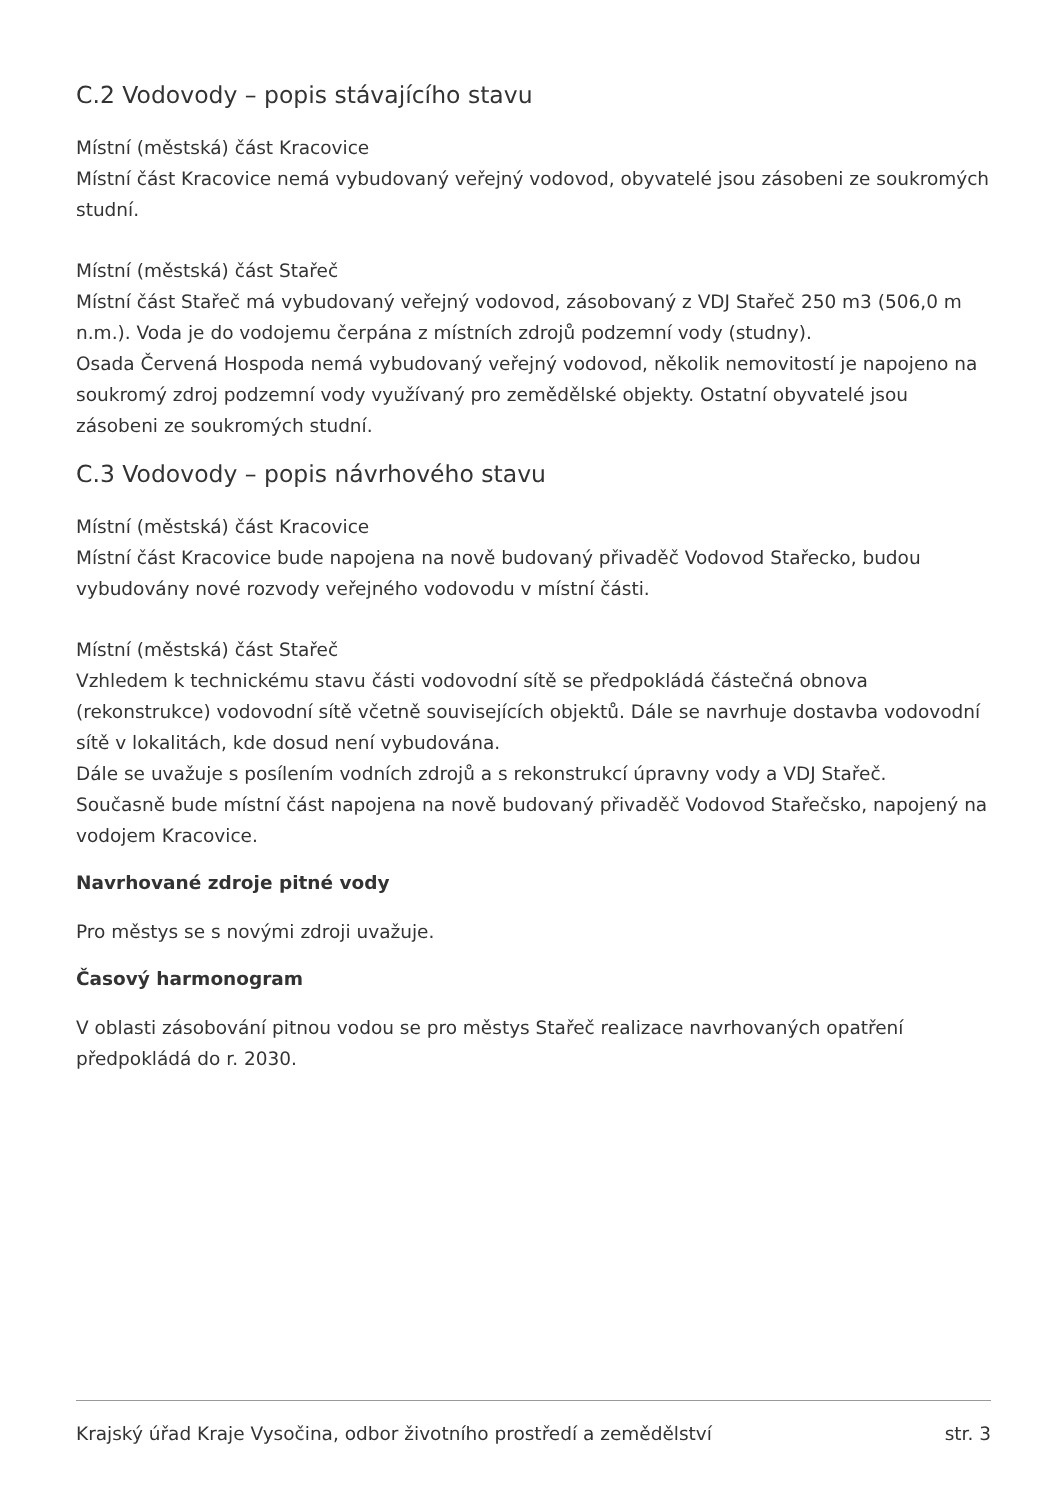C.2 Vodovody – popis stávajícího stavu
Místní (městská) část Kracovice
Místní část Kracovice nemá vybudovaný veřejný vodovod, obyvatelé jsou zásobeni ze soukromých studní.
Místní (městská) část Stařeč
Místní část Stařeč má vybudovaný veřejný vodovod, zásobovaný z VDJ Stařeč 250 m3 (506,0 m n.m.). Voda je do vodojemu čerpána z místních zdrojů podzemní vody (studny).
Osada Červená Hospoda nemá vybudovaný veřejný vodovod, několik nemovitostí je napojeno na soukromý zdroj podzemní vody využívaný pro zemědělské objekty. Ostatní obyvatelé jsou zásobeni ze soukromých studní.
C.3 Vodovody – popis návrhového stavu
Místní (městská) část Kracovice
Místní část Kracovice bude napojena na nově budovaný přivaděč Vodovod Stařecko, budou vybudovány nové rozvody veřejného vodovodu v místní části.
Místní (městská) část Stařeč
Vzhledem k technickému stavu části vodovodní sítě se předpokládá částečná obnova (rekonstrukce) vodovodní sítě včetně souvisejících objektů. Dále se navrhuje dostavba vodovodní sítě v lokalitách, kde dosud není vybudována.
Dále se uvažuje s posílením vodních zdrojů a s rekonstrukcí úpravny vody a VDJ Stařeč.
Současně bude místní část napojena na nově budovaný přivaděč Vodovod Stařečsko, napojený na vodojem Kracovice.
Navrhované zdroje pitné vody
Pro městys se s novými zdroji uvažuje.
Časový harmonogram
V oblasti zásobování pitnou vodou se pro městys Stařeč realizace navrhovaných opatření předpokládá do r. 2030.
Krajský úřad Kraje Vysočina, odbor životního prostředí a zemědělství str. 3